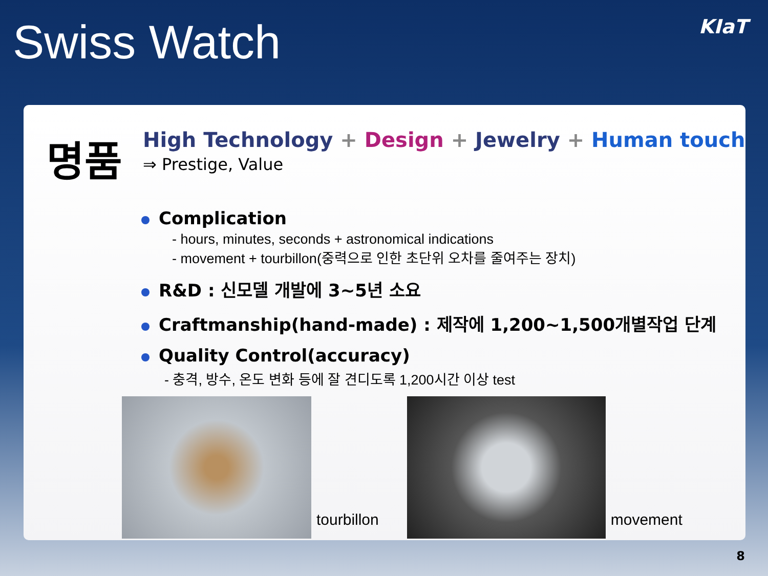Swiss Watch
KIaT
명품
High Technology + Design + Jewelry + Human touch
⇒ Prestige, Value
Complication
- hours, minutes, seconds + astronomical indications
- movement + tourbillon(중력으로 인한 초단위 오차를 줄여주는 장치)
R&D : 신모델 개발에 3~5년 소요
Craftmanship(hand-made) : 제작에 1,200~1,500개별작업 단계
Quality Control(accuracy)
- 충격, 방수, 온도 변화 등에 잘 견디도록 1,200시간 이상 test
tourbillon
movement
8